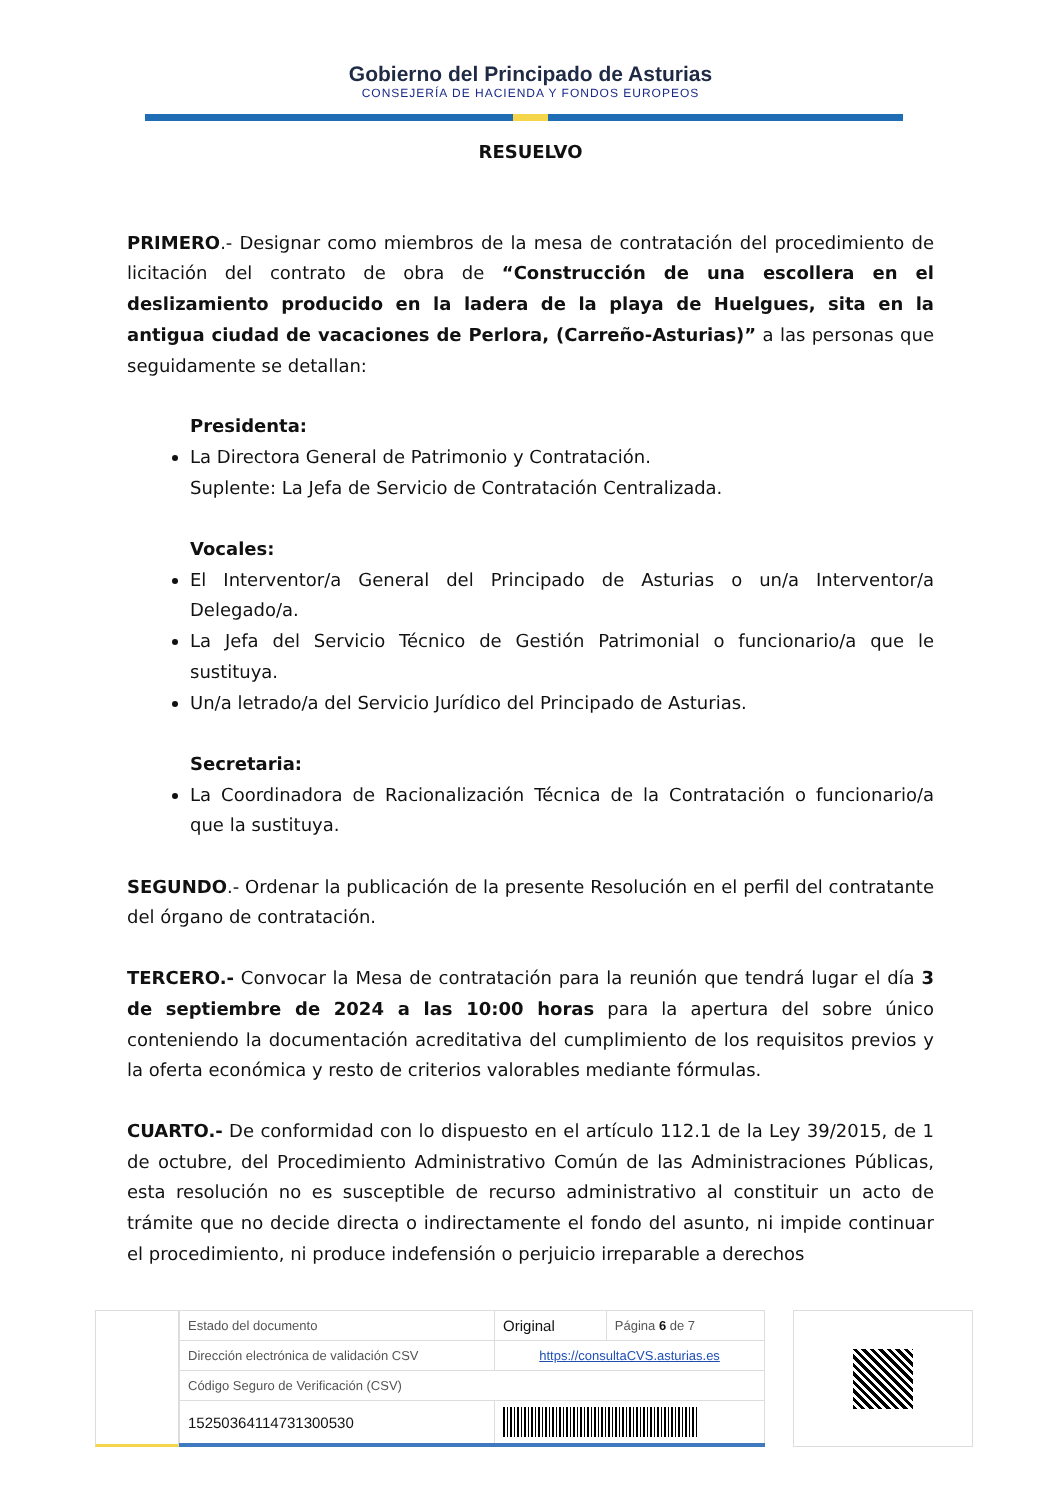Gobierno del Principado de Asturias
CONSEJERÍA DE HACIENDA Y FONDOS EUROPEOS
RESUELVO
PRIMERO.- Designar como miembros de la mesa de contratación del procedimiento de licitación del contrato de obra de “Construcción de una escollera en el deslizamiento producido en la ladera de la playa de Huelgues, sita en la antigua ciudad de vacaciones de Perlora, (Carreño-Asturias)” a las personas que seguidamente se detallan:
Presidenta:
La Directora General de Patrimonio y Contratación.
Suplente: La Jefa de Servicio de Contratación Centralizada.
Vocales:
El Interventor/a General del Principado de Asturias o un/a Interventor/a Delegado/a.
La Jefa del Servicio Técnico de Gestión Patrimonial o funcionario/a que le sustituya.
Un/a letrado/a del Servicio Jurídico del Principado de Asturias.
Secretaria:
La Coordinadora de Racionalización Técnica de la Contratación o funcionario/a que la sustituya.
SEGUNDO.- Ordenar la publicación de la presente Resolución en el perfil del contratante del órgano de contratación.
TERCERO.- Convocar la Mesa de contratación para la reunión que tendrá lugar el día 3 de septiembre de 2024 a las 10:00 horas para la apertura del sobre único conteniendo la documentación acreditativa del cumplimiento de los requisitos previos y la oferta económica y resto de criterios valorables mediante fórmulas.
CUARTO.- De conformidad con lo dispuesto en el artículo 112.1 de la Ley 39/2015, de 1 de octubre, del Procedimiento Administrativo Común de las Administraciones Públicas, esta resolución no es susceptible de recurso administrativo al constituir un acto de trámite que no decide directa o indirectamente el fondo del asunto, ni impide continuar el procedimiento, ni produce indefensión o perjuicio irreparable a derechos
| Estado del documento | Original | Página 6 de 7 |
| Dirección electrónica de validación CSV | https://consultaCVS.asturias.es | |
| Código Seguro de Verificación (CSV) | | |
| 15250364114731300530 | | |